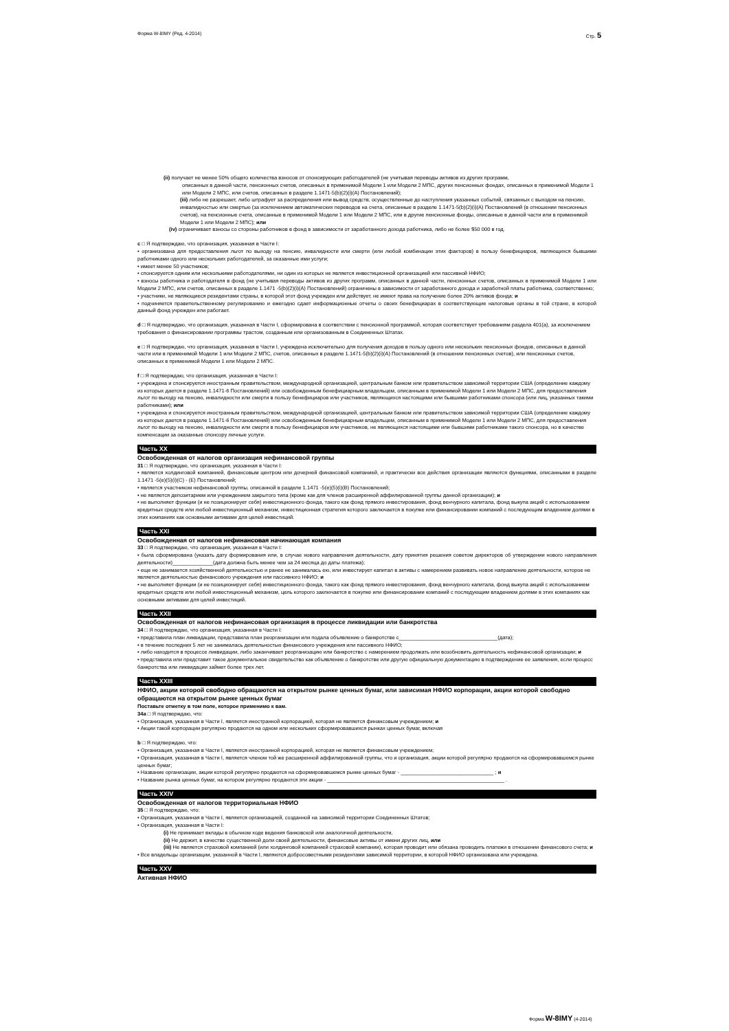Форма W-8IMY (Ред. 4-2014) Стр. 5
(ii) получает не менее 50% общего количества взносов от спонсирующих работодателей (не учитывая переводы активов из других программ,
описанных в данной части, пенсионных счетов, описанных в применимой Модели 1 или Модели 2 МПС, других пенсионных фондах, описанных в применимой Модели 1 или Модели 2 МПС, или счетов, описанных в разделе 1.1471-5(b)(2)(i)(A) Постановлений);
(iii) либо не разрешает, либо штрафует за распределения или вывод средств, осуществленные до наступления указанных событий, связанных с выходом на пенсию, инвалидностью или смертью (за исключением автоматических переводов на счета, описанные в разделе 1.1471-5(b)(2)(i)(A) Постановлений (в отношении пенсионных счетов), на пенсионные счета, описанные в применимой Модели 1 или Модели 2 МПС, или в другие пенсионные фонды, описанные в данной части или в применимой Модели 1 или Модели 2 МПС); или
(iv) ограничивает взносы со стороны работников в фонд в зависимости от заработанного дохода работника, либо не более $50 000 в год.
c □ Я подтверждаю, что организация, указанная в Части I:
• организована для предоставления льгот по выходу на пенсию, инвалидности или смерти (или любой комбинации этих факторов) в пользу бенефициаров, являющихся бывшими работниками одного или нескольких работодателей, за оказанные ими услуги;
• имеет менее 50 участников;
• спонсируется одним или несколькими работодателями, ни один из которых не является инвестиционной организацией или пассивной НФИО;
• взносы работника и работодателя в фонд (не учитывая переводы активов из других программ, описанных в данной части, пенсионных счетов, описанных в применимой Модели 1 или Модели 2 МПС, или счетов, описанных в разделе 1.1471 -5(b)(2)(i)(A) Постановлений) ограничены в зависимости от заработанного дохода и заработной платы работника, соответственно;
• участники, не являющиеся резидентами страны, в которой этот фонд учрежден или действует, не имеют права на получение более 20% активов фонда; и
• подчиняется правительственному регулированию и ежегодно сдает информационные отчеты о своих бенефициарах в соответствующие налоговые органы в той стране, в которой данный фонд учрежден или работает.
d □ Я подтверждаю, что организация, указанная в Части I, сформирована в соответствии с пенсионной программой, которая соответствует требованиям раздела 401(a), за исключением требования о финансировании программы трастом, созданным или организованным в Соединенных Штатах.
e □ Я подтверждаю, что организация, указанная в Части I, учреждена исключительно для получения доходов в пользу одного или нескольких пенсионных фондов, описанных в данной части или в применимой Модели 1 или Модели 2 МПС, счетов, описанных в разделе 1.1471-5(b)(2)(i)(A) Постановлений (в отношении пенсионных счетов), или пенсионных счетов, описанных в применимой Модели 1 или Модели 2 МПС.
f □ Я подтверждаю, что организация, указанная в Части I:
• учреждена и спонсируется иностранным правительством, международной организацией, центральным банком или правительством зависимой территории США (определение каждому из которых дается в разделе 1.1471-6 Постановлений) или освобожденным бенефициарным владельцем, описанным в применимой Модели 1 или Модели 2 МПС, для предоставления льгот по выходу на пенсию, инвалидности или смерти в пользу бенефициаров или участников, являющихся настоящими или бывшими работниками спонсора (или лиц, указанных такими работниками); или
• учреждена и спонсируется иностранным правительством, международной организацией, центральным банком или правительством зависимой территории США (определение каждому из которых дается в разделе 1.1471-6 Постановлений) или освобожденным бенефициарным владельцем, описанным в применимой Модели 1 или Модели 2 МПС, для предоставления льгот по выходу на пенсию, инвалидности или смерти в пользу бенефициаров или участников, не являющихся настоящими или бывшими работниками такого спонсора, но в качестве компенсации за оказанные спонсору личные услуги.
Часть XX
Освобожденная от налогов организация нефинансовой группы
31 □ Я подтверждаю, что организация, указанная в Части I:
• является холдинговой компанией, финансовым центром или дочерней финансовой компанией, и практически все действия организации являются функциями, описанными в разделе 1.1471 -5(e)(5)(i)(C) - (E) Постановлений;
• является участником нефинансовой группы, описанной в разделе 1.1471 -5(e)(5)(i)(B) Постановлений;
• не является депозитарием или учреждением закрытого типа (кроме как для членов расширенной аффилированной группы данной организации); и
• не выполняет функции (и не позиционирует себя) инвестиционного фонда, такого как фонд прямого инвестирования, фонд венчурного капитала, фонд выкупа акций с использованием кредитных средств или любой инвестиционный механизм, инвестиционная стратегия которого заключается в покупке или финансировании компаний с последующим владением долями в этих компаниях как основными активами для целей инвестиций.
Часть XXI
Освобожденная от налогов нефинансовая начинающая компания
33 □ Я подтверждаю, что организация, указанная в Части I:
• была сформирована (указать дату формирования или, в случае нового направления деятельности, дату принятия решения советом директоров об утверждении нового направления деятельности)______________(дата должна быть менее чем за 24 месяца до даты платежа);
• еще не занимается хозяйственной деятельностью и ранее не занималась ею, или инвестирует капитал в активы с намерением развивать новое направление деятельности, которое не является деятельностью финансового учреждения или пассивного НФИО; и
• не выполняет функции (и не позиционирует себя) инвестиционного фонда, такого как фонд прямого инвестирования, фонд венчурного капитала, фонд выкупа акций с использованием кредитных средств или любой инвестиционный механизм, цель которого заключается в покупке или финансировании компаний с последующим владением долями в этих компаниях как основными активами для целей инвестиций.
Часть XXII
Освобожденная от налогов нефинансовая организация в процессе ликвидации или банкротства
34 □ Я подтверждаю, что организация, указанная в Части I:
• представила план ликвидации, представила план реорганизации или подала объявление о банкротстве с__________________________________(дата);
• в течение последних 5 лет не занималась деятельностью финансового учреждения или пассивного НФИО;
• либо находится в процессе ликвидации, либо заканчивает реорганизацию или банкротство с намерением продолжать или возобновить деятельность нефинансовой организации; и
• представила или представит такое документальное свидетельство как объявление о банкротстве или другую официальную документацию в подтверждение ее заявления, если процесс банкротства или ликвидации займет более трех лет.
Часть XXIII
НФИО, акции которой свободно обращаются на открытом рынке ценных бумаг, или зависимая НФИО корпорации, акции которой свободно обращаются на открытом рынке ценных бумаг
Поставьте отметку в том поле, которое применимо к вам.
34a □ Я подтверждаю, что:
• Организация, указанная в Части I, является иностранной корпорацией, которая не является финансовым учреждением; и
• Акции такой корпорации регулярно продаются на одном или нескольких сформировавшихся рынках ценных бумаг, включая
b □ Я подтверждаю, что:
• Организация, указанная в Части I, является иностранной корпорацией, которая не является финансовым учреждением;
• Организация, указанная в Части I, является членом той же расширенной аффилированной группы, что и организация, акции которой регулярно продаются на сформировавшемся рынке ценных бумаг;
• Название организации, акции которой регулярно продаются на сформировавшемся рынке ценных бумаг - ________________________________ ; и
• Название рынка ценных бумаг, на котором регулярно продаются эти акции - _____________________________________________________________ .
Часть XXIV
Освобожденная от налогов территориальная НФИО
35 □ Я подтверждаю, что:
• Организация, указанная в Части I, является организацией, созданной на зависимой территории Соединенных Штатов;
• Организация, указанная в Части I:
(i) Не принимает вклады в обычном ходе ведения банковской или аналогичной деятельности,
(ii) Не держит, в качестве существенной доли своей деятельности, финансовые активы от имени других лиц, или
(iii) Не является страховой компанией (или холдинговой компанией страховой компании), которая проводит или обязана проводить платежи в отношении финансового счета; и
• Все владельцы организации, указанной в Части I, являются добросовестными резидентами зависимой территории, в которой НФИО организована или учреждена.
Часть XXV
Активная НФИО
Форма W-8IMY (4-2014)